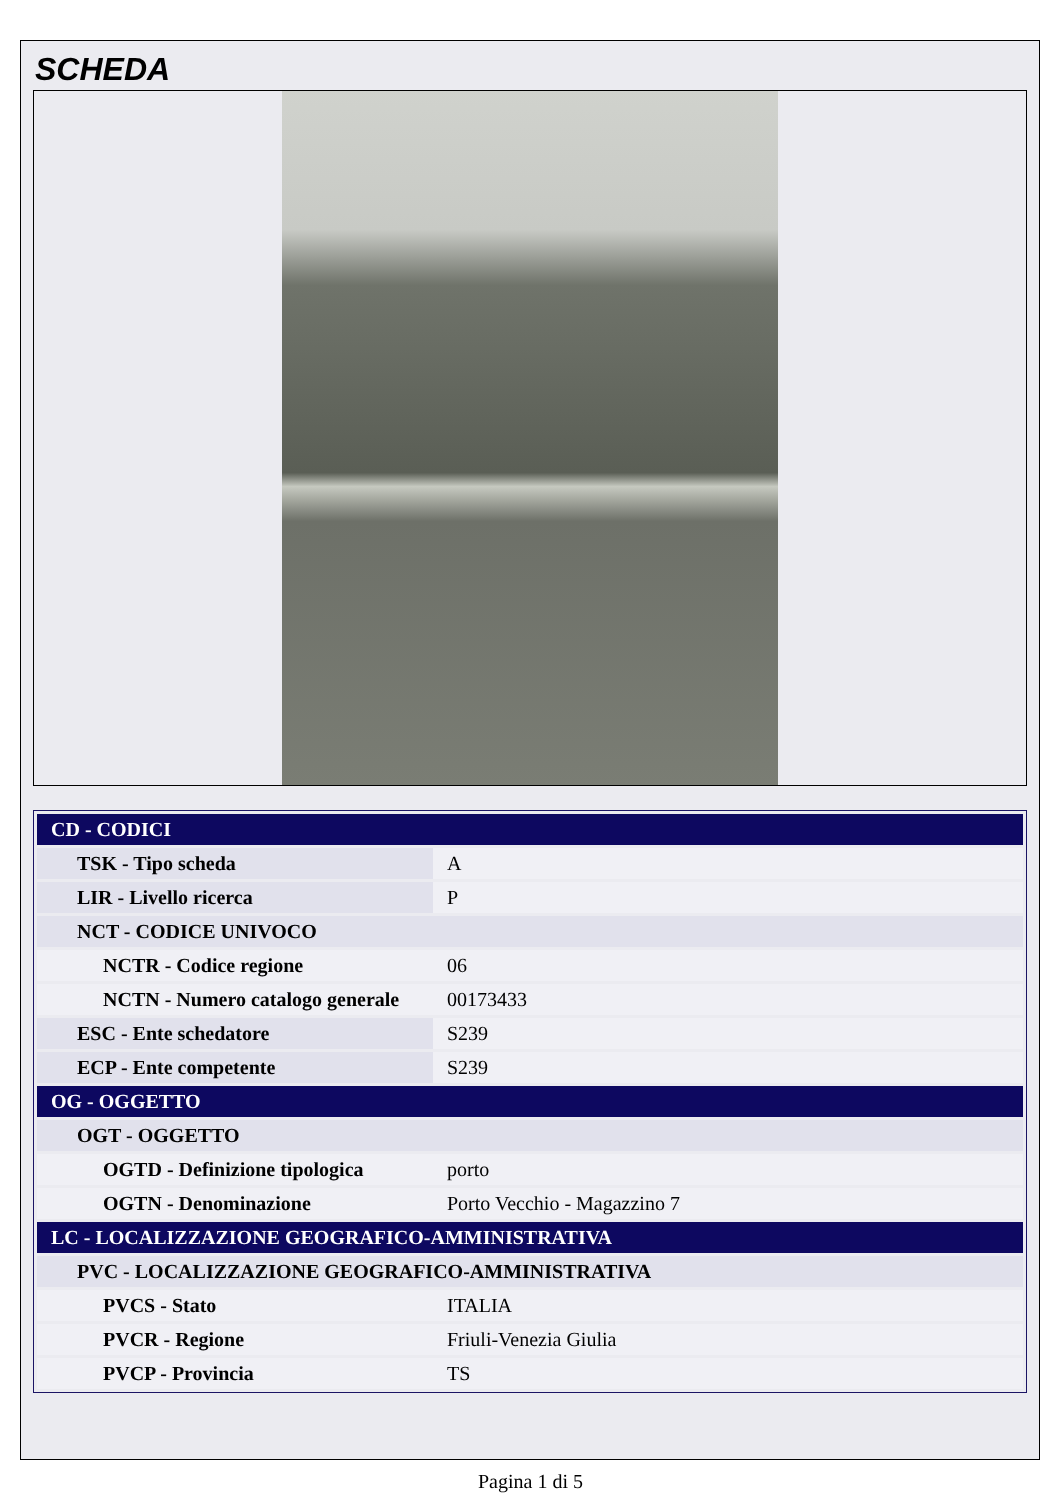SCHEDA
| CD - CODICI | |
| TSK - Tipo scheda | A |
| LIR - Livello ricerca | P |
| NCT - CODICE UNIVOCO | |
| NCTR - Codice regione | 06 |
| NCTN - Numero catalogo generale | 00173433 |
| ESC - Ente schedatore | S239 |
| ECP - Ente competente | S239 |
| OG - OGGETTO | |
| OGT - OGGETTO | |
| OGTD - Definizione tipologica | porto |
| OGTN - Denominazione | Porto Vecchio - Magazzino 7 |
| LC - LOCALIZZAZIONE GEOGRAFICO-AMMINISTRATIVA | |
| PVC - LOCALIZZAZIONE GEOGRAFICO-AMMINISTRATIVA | |
| PVCS - Stato | ITALIA |
| PVCR - Regione | Friuli-Venezia Giulia |
| PVCP - Provincia | TS |
Pagina 1 di 5